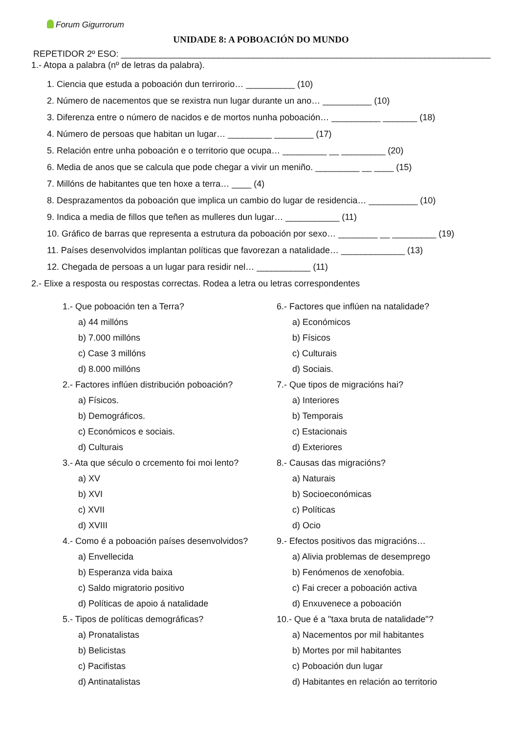Forum Gigurrorum
UNIDADE 8: A POBOACIÓN DO MUNDO
REPETIDOR 2º ESO: ________________________________________________________________________________
1.- Atopa a palabra (nº de letras da palabra).
1. Ciencia que estuda a poboación dun terrirorio… __________ (10)
2. Número de nacementos que se rexistra nun lugar durante un ano… __________ (10)
3. Diferenza entre o número de nacidos e de mortos nunha poboación… __________ _______ (18)
4. Número de persoas que habitan un lugar… _________ ________ (17)
5. Relación entre unha poboación e o territorio que ocupa… _________ __ _________ (20)
6. Media de anos que se calcula que pode chegar a vivir un meniño. _________ __ ____ (15)
7. Millóns de habitantes que ten hoxe a terra… ____ (4)
8. Desprazamentos da poboación que implica un cambio do lugar de residencia… __________ (10)
9. Indica a media de fillos que teñen as mulleres dun lugar… ___________ (11)
10. Gráfico de barras que representa a estrutura da poboación por sexo… ________ __ _________ (19)
11. Países desenvolvidos implantan políticas que favorezan a natalidade… _____________ (13)
12. Chegada de persoas a un lugar para residir nel… ___________ (11)
2.- Elixe a resposta ou respostas correctas. Rodea a letra ou letras correspondentes
1.- Que poboación ten a Terra?
a) 44 millóns
b) 7.000 millóns
c) Case 3 millóns
d) 8.000 millóns
2.- Factores inflúen distribución poboación?
a) Físicos.
b) Demográficos.
c) Económicos e sociais.
d) Culturais
3.- Ata que século o crcemento foi moi lento?
a) XV
b) XVI
c) XVII
d) XVIII
4.- Como é a poboación países desenvolvidos?
a) Envellecida
b) Esperanza vida baixa
c) Saldo migratorio positivo
d) Políticas de apoio á natalidade
5.- Tipos de políticas demográficas?
a) Pronatalistas
b) Belicistas
c) Pacifistas
d) Antinatalistas
6.- Factores que inflúen na natalidade?
a) Económicos
b) Físicos
c) Culturais
d) Sociais.
7.- Que tipos de migracións hai?
a) Interiores
b) Temporais
c) Estacionais
d) Exteriores
8.- Causas das migracións?
a) Naturais
b) Socioeconómicas
c) Políticas
d) Ocio
9.- Efectos positivos das migracións…
a) Alivia problemas de desemprego
b) Fenómenos de xenofobia.
c) Fai crecer a poboación activa
d) Enxuvenece a poboación
10.- Que é a "taxa bruta de natalidade"?
a) Nacementos por mil habitantes
b) Mortes por mil habitantes
c) Poboación dun lugar
d) Habitantes en relación ao territorio